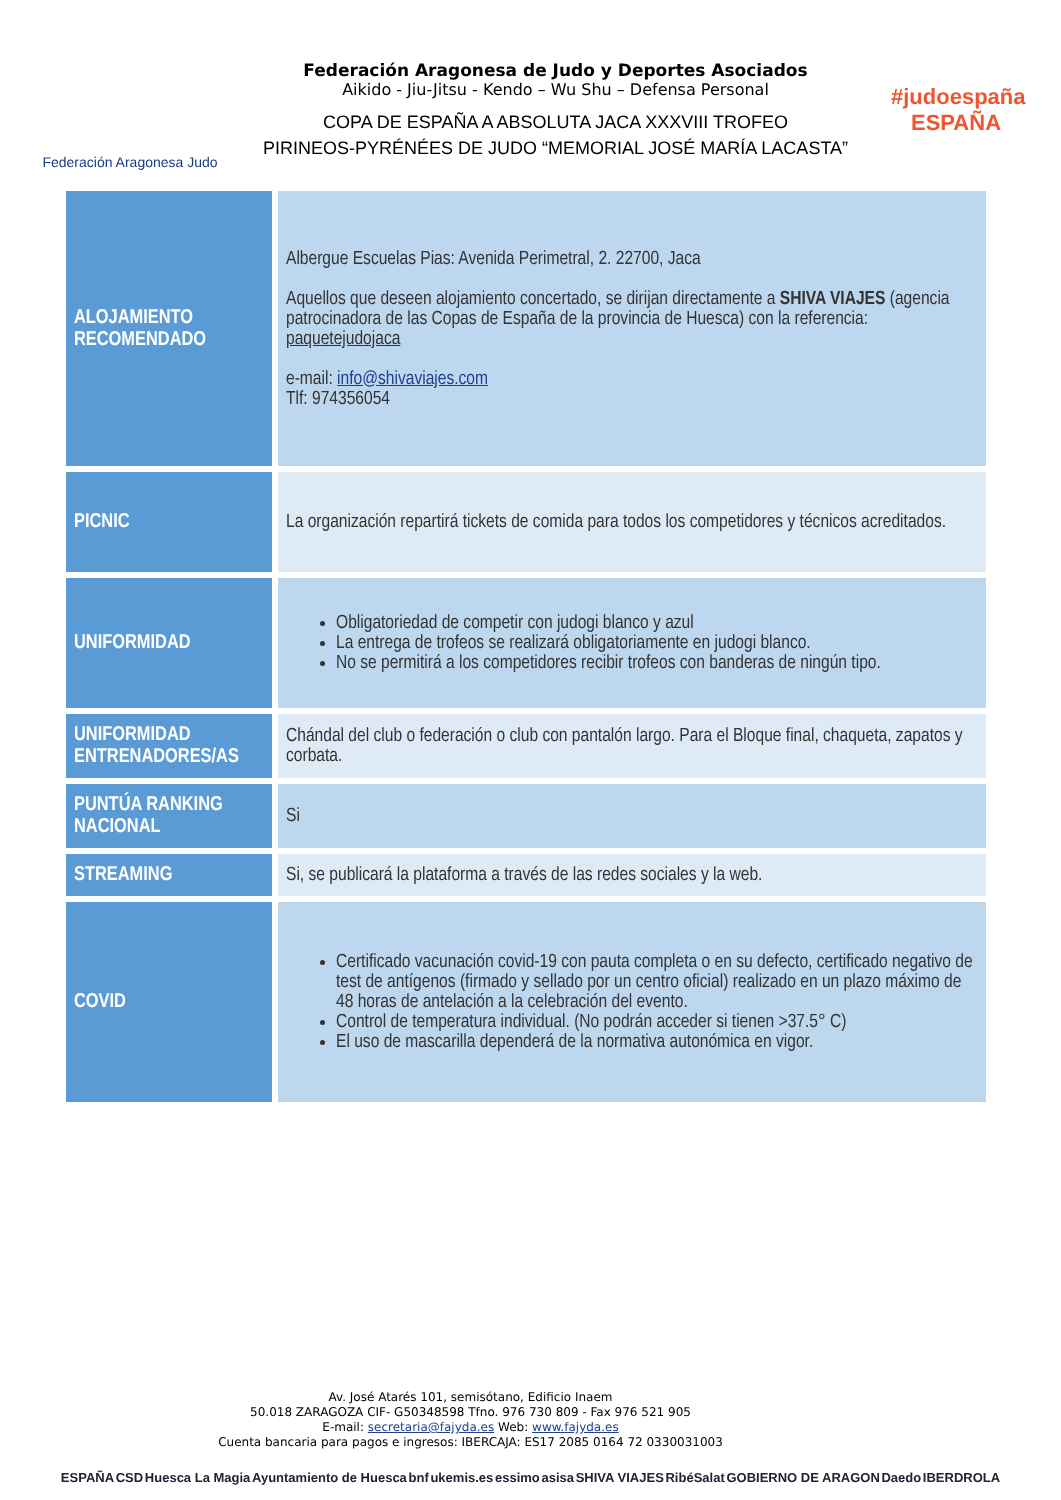Federación Aragonesa Judo
Federación Aragonesa de Judo y Deportes Asociados
Aikido - Jiu-Jitsu - Kendo – Wu Shu – Defensa Personal
COPA DE ESPAÑA A ABSOLUTA JACA XXXVIII TROFEO
PIRINEOS-PYRÉNÉES DE JUDO “MEMORIAL JOSÉ MARÍA LACASTA”
#judoespaña
ESPAÑA
| ALOJAMIENTO RECOMENDADO | Albergue Escuelas Pias: Avenida Perimetral, 2. 22700, Jaca Aquellos que deseen alojamiento concertado, se dirijan directamente a SHIVA VIAJES (agencia patrocinadora de las Copas de España de la provincia de Huesca) con la referencia: paquetejudojaca e-mail: info@shivaviajes.com Tlf: 974356054 |
| PICNIC | La organización repartirá tickets de comida para todos los competidores y técnicos acreditados. |
| UNIFORMIDAD | Obligatoriedad de competir con judogi blanco y azul La entrega de trofeos se realizará obligatoriamente en judogi blanco. No se permitirá a los competidores recibir trofeos con banderas de ningún tipo. |
| UNIFORMIDAD ENTRENADORES/AS | Chándal del club o federación o club con pantalón largo. Para el Bloque final, chaqueta, zapatos y corbata. |
| PUNTÚA RANKING NACIONAL | Si |
| STREAMING | Si, se publicará la plataforma a través de las redes sociales y la web. |
| COVID | Certificado vacunación covid-19 con pauta completa o en su defecto, certificado negativo de test de antígenos (firmado y sellado por un centro oficial) realizado en un plazo máximo de 48 horas de antelación a la celebración del evento. Control de temperatura individual. (No podrán acceder si tienen >37.5° C) El uso de mascarilla dependerá de la normativa autonómica en vigor. |
Av. José Atarés 101, semisótano, Edificio Inaem
50.018 ZARAGOZA CIF- G50348598 Tfno. 976 730 809 - Fax 976 521 905
E-mail: secretaria@fajyda.es Web: www.fajyda.es
Cuenta bancaria para pagos e ingresos: IBERCAJA: ES17 2085 0164 72 0330031003
ESPAÑA CSD Huesca La Magia Ayuntamiento de Huesca bnf ukemis.es essimo asisa SHIVA VIAJES RibéSalat GOBIERNO DE ARAGON Daedo IBERDROLA